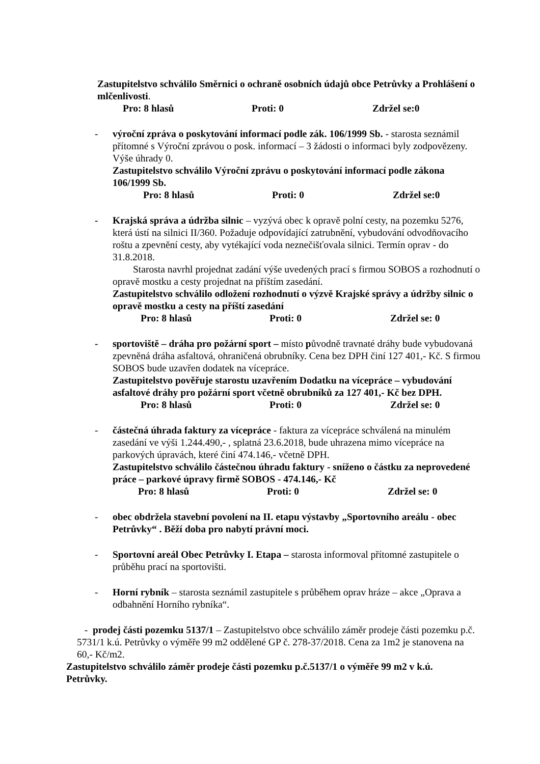Zastupitelstvo schválilo Směrnici o ochraně osobních údajů obce Petrůvky a Prohlášení o mlčenlivosti.
Pro: 8 hlasů Proti: 0 Zdržel se:0
- výroční zpráva o poskytování informací podle zák. 106/1999 Sb. - starosta seznámil přítomné s Výroční zprávou o posk. informací – 3 žádosti o informaci byly zodpovězeny. Výše úhrady 0.
Zastupitelstvo schválilo Výroční zprávu o poskytování informací podle zákona 106/1999 Sb.
Pro: 8 hlasů Proti: 0 Zdržel se:0
- Krajská správa a údržba silnic – vyzývá obec k opravě polní cesty, na pozemku 5276, která ústí na silnici II/360. Požaduje odpovídající zatrubnění, vybudování odvodňovacího roštu a zpevnění cesty, aby vytékající voda neznečišťovala silnici. Termín oprav - do 31.8.2018.
Starosta navrhl projednat zadání výše uvedených prací s firmou SOBOS a rozhodnutí o opravě mostku a cesty projednat na příštím zasedání.
Zastupitelstvo schválilo odložení rozhodnutí o výzvě Krajské správy a údržby silnic o opravě mostku a cesty na příští zasedání
Pro: 8 hlasů Proti: 0 Zdržel se: 0
- sportoviště – dráha pro požární sport – místo původně travnaté dráhy bude vybudovaná zpevněná dráha asfaltová, ohraničená obrubníky. Cena bez DPH činí 127 401,- Kč. S firmou SOBOS bude uzavřen dodatek na vícepráce.
Zastupitelstvo pověřuje starostu uzavřením Dodatku na vícepráce – vybudování asfaltové dráhy pro požární sport včetně obrubníků za 127 401,- Kč bez DPH.
Pro: 8 hlasů Proti: 0 Zdržel se: 0
- částečná úhrada faktury za vícepráce - faktura za vícepráce schválená na minulém zasedání ve výši 1.244.490,- , splatná 23.6.2018, bude uhrazena mimo vícepráce na parkových úpravách, které činí 474.146,- včetně DPH.
Zastupitelstvo schválilo částečnou úhradu faktury - sníženo o částku za neprovedené práce – parkové úpravy firmě SOBOS - 474.146,- Kč
Pro: 8 hlasů Proti: 0 Zdržel se: 0
- obec obdržela stavební povolení na II. etapu výstavby „Sportovního areálu - obec Petrůvky“ . Běží doba pro nabytí právní moci.
- Sportovní areál Obec Petrůvky I. Etapa – starosta informoval přítomné zastupitele o průběhu prací na sportovišti.
- Horní rybník – starosta seznámil zastupitele s průběhem oprav hráze – akce „Oprava a odbahnění Horního rybníka“.
- prodej části pozemku 5137/1 – Zastupitelstvo obce schválilo záměr prodeje části pozemku p.č. 5731/1 k.ú. Petrůvky o výměře 99 m2 oddělené GP č. 278-37/2018. Cena za 1m2 je stanovena na 60,- Kč/m2.
Zastupitelstvo schválilo záměr prodeje části pozemku p.č.5137/1 o výměře 99 m2 v k.ú. Petrůvky.